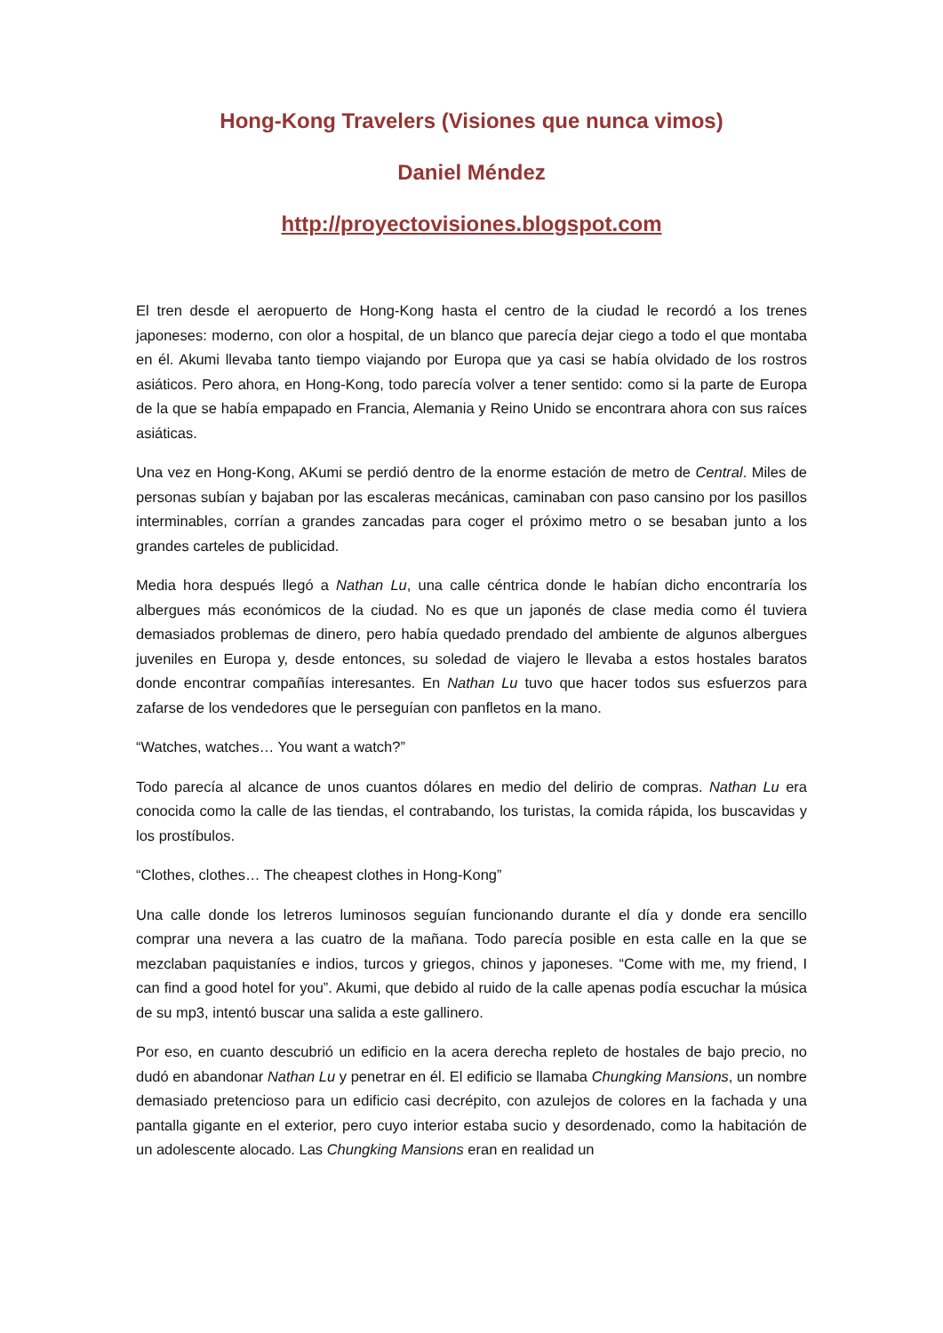Hong-Kong Travelers (Visiones que nunca vimos)
Daniel Méndez
http://proyectovisiones.blogspot.com
El tren desde el aeropuerto de Hong-Kong hasta el centro de la ciudad le recordó a los trenes japoneses: moderno, con olor a hospital, de un blanco que parecía dejar ciego a todo el que montaba en él. Akumi llevaba tanto tiempo viajando por Europa que ya casi se había olvidado de los rostros asiáticos. Pero ahora, en Hong-Kong, todo parecía volver a tener sentido: como si la parte de Europa de la que se había empapado en Francia, Alemania y Reino Unido se encontrara ahora con sus raíces asiáticas.
Una vez en Hong-Kong, AKumi se perdió dentro de la enorme estación de metro de Central. Miles de personas subían y bajaban por las escaleras mecánicas, caminaban con paso cansino por los pasillos interminables, corrían a grandes zancadas para coger el próximo metro o se besaban junto a los grandes carteles de publicidad.
Media hora después llegó a Nathan Lu, una calle céntrica donde le habían dicho encontraría los albergues más económicos de la ciudad. No es que un japonés de clase media como él tuviera demasiados problemas de dinero, pero había quedado prendado del ambiente de algunos albergues juveniles en Europa y, desde entonces, su soledad de viajero le llevaba a estos hostales baratos donde encontrar compañías interesantes. En Nathan Lu tuvo que hacer todos sus esfuerzos para zafarse de los vendedores que le perseguían con panfletos en la mano.
“Watches, watches… You want a watch?”
Todo parecía al alcance de unos cuantos dólares en medio del delirio de compras. Nathan Lu era conocida como la calle de las tiendas, el contrabando, los turistas, la comida rápida, los buscavidas y los prostíbulos.
“Clothes, clothes… The cheapest clothes in Hong-Kong”
Una calle donde los letreros luminosos seguían funcionando durante el día y donde era sencillo comprar una nevera a las cuatro de la mañana. Todo parecía posible en esta calle en la que se mezclaban paquistaníes e indios, turcos y griegos, chinos y japoneses. “Come with me, my friend, I can find a good hotel for you”. Akumi, que debido al ruido de la calle apenas podía escuchar la música de su mp3, intentó buscar una salida a este gallinero.
Por eso, en cuanto descubrió un edificio en la acera derecha repleto de hostales de bajo precio, no dudó en abandonar Nathan Lu y penetrar en él. El edificio se llamaba Chungking Mansions, un nombre demasiado pretencioso para un edificio casi decrépito, con azulejos de colores en la fachada y una pantalla gigante en el exterior, pero cuyo interior estaba sucio y desordenado, como la habitación de un adolescente alocado. Las Chungking Mansions eran en realidad un